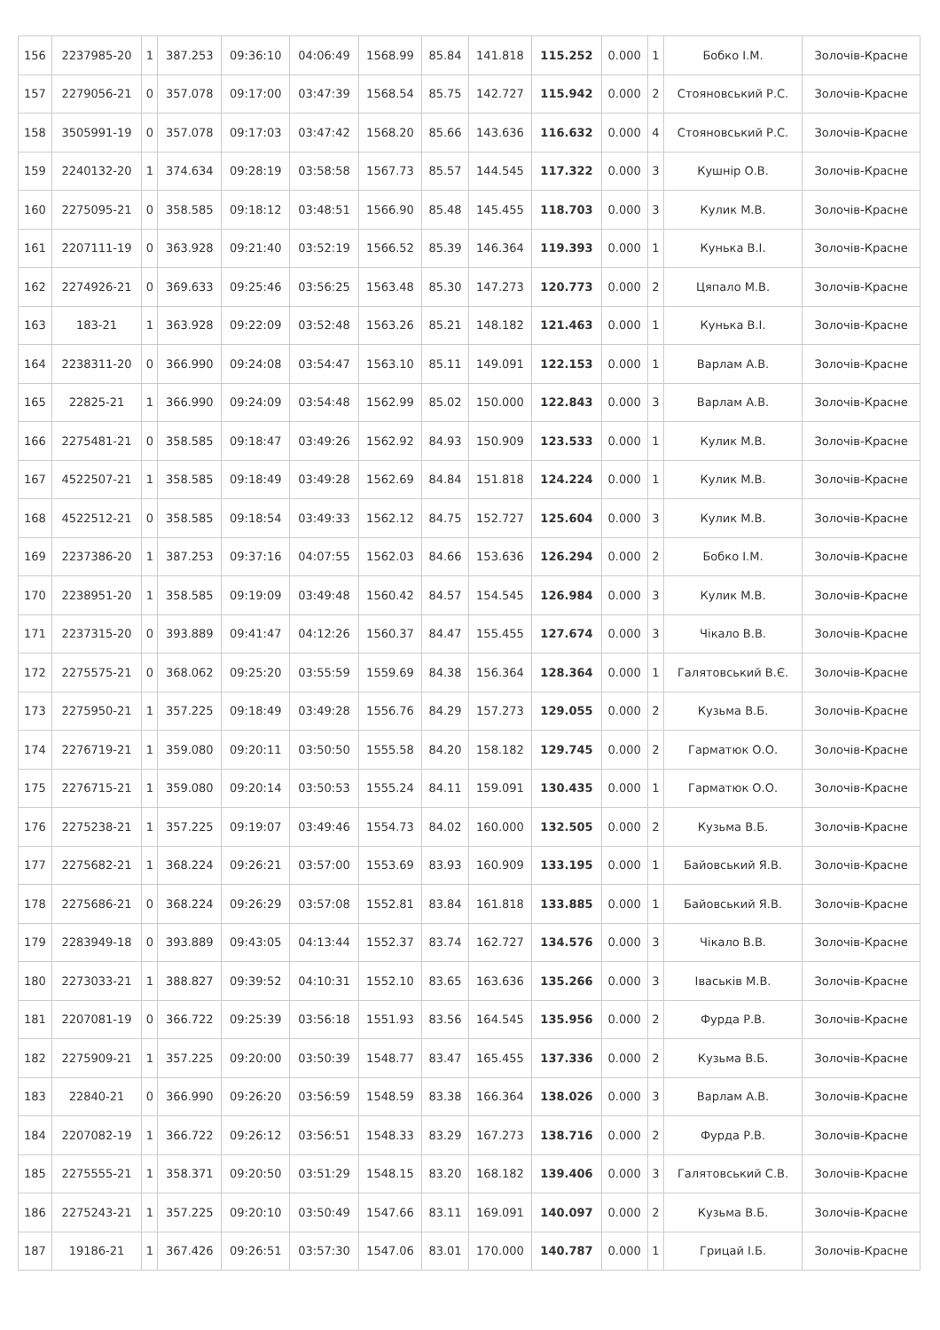| 156 | 2237985-20 | 1 | 387.253 | 09:36:10 | 04:06:49 | 1568.99 | 85.84 | 141.818 | 115.252 | 0.000 | 1 | Бобко І.М. | Золочів-Красне |
| 157 | 2279056-21 | 0 | 357.078 | 09:17:00 | 03:47:39 | 1568.54 | 85.75 | 142.727 | 115.942 | 0.000 | 2 | Стояновський Р.С. | Золочів-Красне |
| 158 | 3505991-19 | 0 | 357.078 | 09:17:03 | 03:47:42 | 1568.20 | 85.66 | 143.636 | 116.632 | 0.000 | 4 | Стояновський Р.С. | Золочів-Красне |
| 159 | 2240132-20 | 1 | 374.634 | 09:28:19 | 03:58:58 | 1567.73 | 85.57 | 144.545 | 117.322 | 0.000 | 3 | Кушнір О.В. | Золочів-Красне |
| 160 | 2275095-21 | 0 | 358.585 | 09:18:12 | 03:48:51 | 1566.90 | 85.48 | 145.455 | 118.703 | 0.000 | 3 | Кулик М.В. | Золочів-Красне |
| 161 | 2207111-19 | 0 | 363.928 | 09:21:40 | 03:52:19 | 1566.52 | 85.39 | 146.364 | 119.393 | 0.000 | 1 | Кунька В.І. | Золочів-Красне |
| 162 | 2274926-21 | 0 | 369.633 | 09:25:46 | 03:56:25 | 1563.48 | 85.30 | 147.273 | 120.773 | 0.000 | 2 | Цяпало М.В. | Золочів-Красне |
| 163 | 183-21 | 1 | 363.928 | 09:22:09 | 03:52:48 | 1563.26 | 85.21 | 148.182 | 121.463 | 0.000 | 1 | Кунька В.І. | Золочів-Красне |
| 164 | 2238311-20 | 0 | 366.990 | 09:24:08 | 03:54:47 | 1563.10 | 85.11 | 149.091 | 122.153 | 0.000 | 1 | Варлам А.В. | Золочів-Красне |
| 165 | 22825-21 | 1 | 366.990 | 09:24:09 | 03:54:48 | 1562.99 | 85.02 | 150.000 | 122.843 | 0.000 | 3 | Варлам А.В. | Золочів-Красне |
| 166 | 2275481-21 | 0 | 358.585 | 09:18:47 | 03:49:26 | 1562.92 | 84.93 | 150.909 | 123.533 | 0.000 | 1 | Кулик М.В. | Золочів-Красне |
| 167 | 4522507-21 | 1 | 358.585 | 09:18:49 | 03:49:28 | 1562.69 | 84.84 | 151.818 | 124.224 | 0.000 | 1 | Кулик М.В. | Золочів-Красне |
| 168 | 4522512-21 | 0 | 358.585 | 09:18:54 | 03:49:33 | 1562.12 | 84.75 | 152.727 | 125.604 | 0.000 | 3 | Кулик М.В. | Золочів-Красне |
| 169 | 2237386-20 | 1 | 387.253 | 09:37:16 | 04:07:55 | 1562.03 | 84.66 | 153.636 | 126.294 | 0.000 | 2 | Бобко І.М. | Золочів-Красне |
| 170 | 2238951-20 | 1 | 358.585 | 09:19:09 | 03:49:48 | 1560.42 | 84.57 | 154.545 | 126.984 | 0.000 | 3 | Кулик М.В. | Золочів-Красне |
| 171 | 2237315-20 | 0 | 393.889 | 09:41:47 | 04:12:26 | 1560.37 | 84.47 | 155.455 | 127.674 | 0.000 | 3 | Чікало В.В. | Золочів-Красне |
| 172 | 2275575-21 | 0 | 368.062 | 09:25:20 | 03:55:59 | 1559.69 | 84.38 | 156.364 | 128.364 | 0.000 | 1 | Галятовський В.Є. | Золочів-Красне |
| 173 | 2275950-21 | 1 | 357.225 | 09:18:49 | 03:49:28 | 1556.76 | 84.29 | 157.273 | 129.055 | 0.000 | 2 | Кузьма В.Б. | Золочів-Красне |
| 174 | 2276719-21 | 1 | 359.080 | 09:20:11 | 03:50:50 | 1555.58 | 84.20 | 158.182 | 129.745 | 0.000 | 2 | Гарматюк О.О. | Золочів-Красне |
| 175 | 2276715-21 | 1 | 359.080 | 09:20:14 | 03:50:53 | 1555.24 | 84.11 | 159.091 | 130.435 | 0.000 | 1 | Гарматюк О.О. | Золочів-Красне |
| 176 | 2275238-21 | 1 | 357.225 | 09:19:07 | 03:49:46 | 1554.73 | 84.02 | 160.000 | 132.505 | 0.000 | 2 | Кузьма В.Б. | Золочів-Красне |
| 177 | 2275682-21 | 1 | 368.224 | 09:26:21 | 03:57:00 | 1553.69 | 83.93 | 160.909 | 133.195 | 0.000 | 1 | Байовський Я.В. | Золочів-Красне |
| 178 | 2275686-21 | 0 | 368.224 | 09:26:29 | 03:57:08 | 1552.81 | 83.84 | 161.818 | 133.885 | 0.000 | 1 | Байовський Я.В. | Золочів-Красне |
| 179 | 2283949-18 | 0 | 393.889 | 09:43:05 | 04:13:44 | 1552.37 | 83.74 | 162.727 | 134.576 | 0.000 | 3 | Чікало В.В. | Золочів-Красне |
| 180 | 2273033-21 | 1 | 388.827 | 09:39:52 | 04:10:31 | 1552.10 | 83.65 | 163.636 | 135.266 | 0.000 | 3 | Іваськів М.В. | Золочів-Красне |
| 181 | 2207081-19 | 0 | 366.722 | 09:25:39 | 03:56:18 | 1551.93 | 83.56 | 164.545 | 135.956 | 0.000 | 2 | Фурда Р.В. | Золочів-Красне |
| 182 | 2275909-21 | 1 | 357.225 | 09:20:00 | 03:50:39 | 1548.77 | 83.47 | 165.455 | 137.336 | 0.000 | 2 | Кузьма В.Б. | Золочів-Красне |
| 183 | 22840-21 | 0 | 366.990 | 09:26:20 | 03:56:59 | 1548.59 | 83.38 | 166.364 | 138.026 | 0.000 | 3 | Варлам А.В. | Золочів-Красне |
| 184 | 2207082-19 | 1 | 366.722 | 09:26:12 | 03:56:51 | 1548.33 | 83.29 | 167.273 | 138.716 | 0.000 | 2 | Фурда Р.В. | Золочів-Красне |
| 185 | 2275555-21 | 1 | 358.371 | 09:20:50 | 03:51:29 | 1548.15 | 83.20 | 168.182 | 139.406 | 0.000 | 3 | Галятовський С.В. | Золочів-Красне |
| 186 | 2275243-21 | 1 | 357.225 | 09:20:10 | 03:50:49 | 1547.66 | 83.11 | 169.091 | 140.097 | 0.000 | 2 | Кузьма В.Б. | Золочів-Красне |
| 187 | 19186-21 | 1 | 367.426 | 09:26:51 | 03:57:30 | 1547.06 | 83.01 | 170.000 | 140.787 | 0.000 | 1 | Грицай І.Б. | Золочів-Красне |